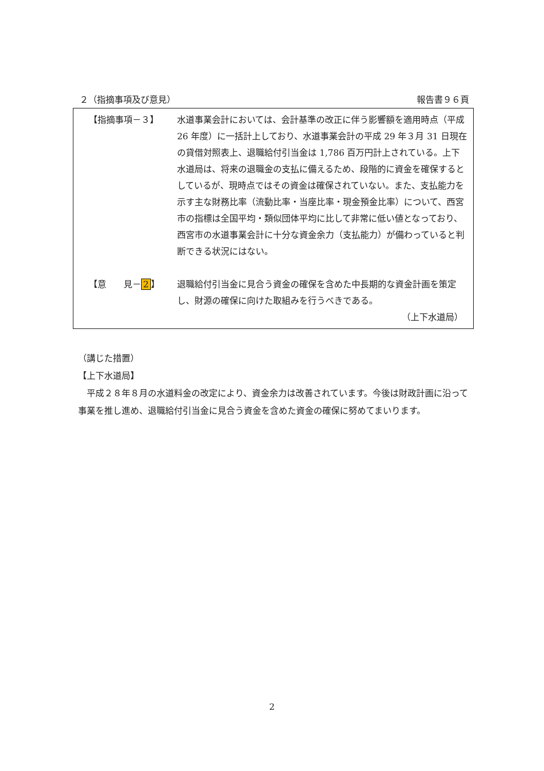２（指摘事項及び意見） 報告書９６頁
【指摘事項－３】 水道事業会計においては、会計基準の改正に伴う影響額を適用時点（平成 26 年度）に一括計上しており、水道事業会計の平成 29 年３月 31 日現在の貸借対照表上、退職給付引当金は 1,786 百万円計上されている。上下水道局は、将来の退職金の支払に備えるため、段階的に資金を確保するとしているが、現時点ではその資金は確保されていない。また、支払能力を示す主な財務比率（流動比率・当座比率・現金預金比率）について、西宮市の指標は全国平均・類似団体平均に比して非常に低い値となっており、西宮市の水道事業会計に十分な資金余力（支払能力）が備わっていると判断できる状況にはない。
【意　　見－ 2 】 退職給付引当金に見合う資金の確保を含めた中長期的な資金計画を策定し、財源の確保に向けた取組みを行うべきである。
（上下水道局）
（講じた措置）
【上下水道局】
　平成２８年８月の水道料金の改定により、資金余力は改善されています。今後は財政計画に沿って事業を推し進め、退職給付引当金に見合う資金を含めた資金の確保に努めてまいります。
2